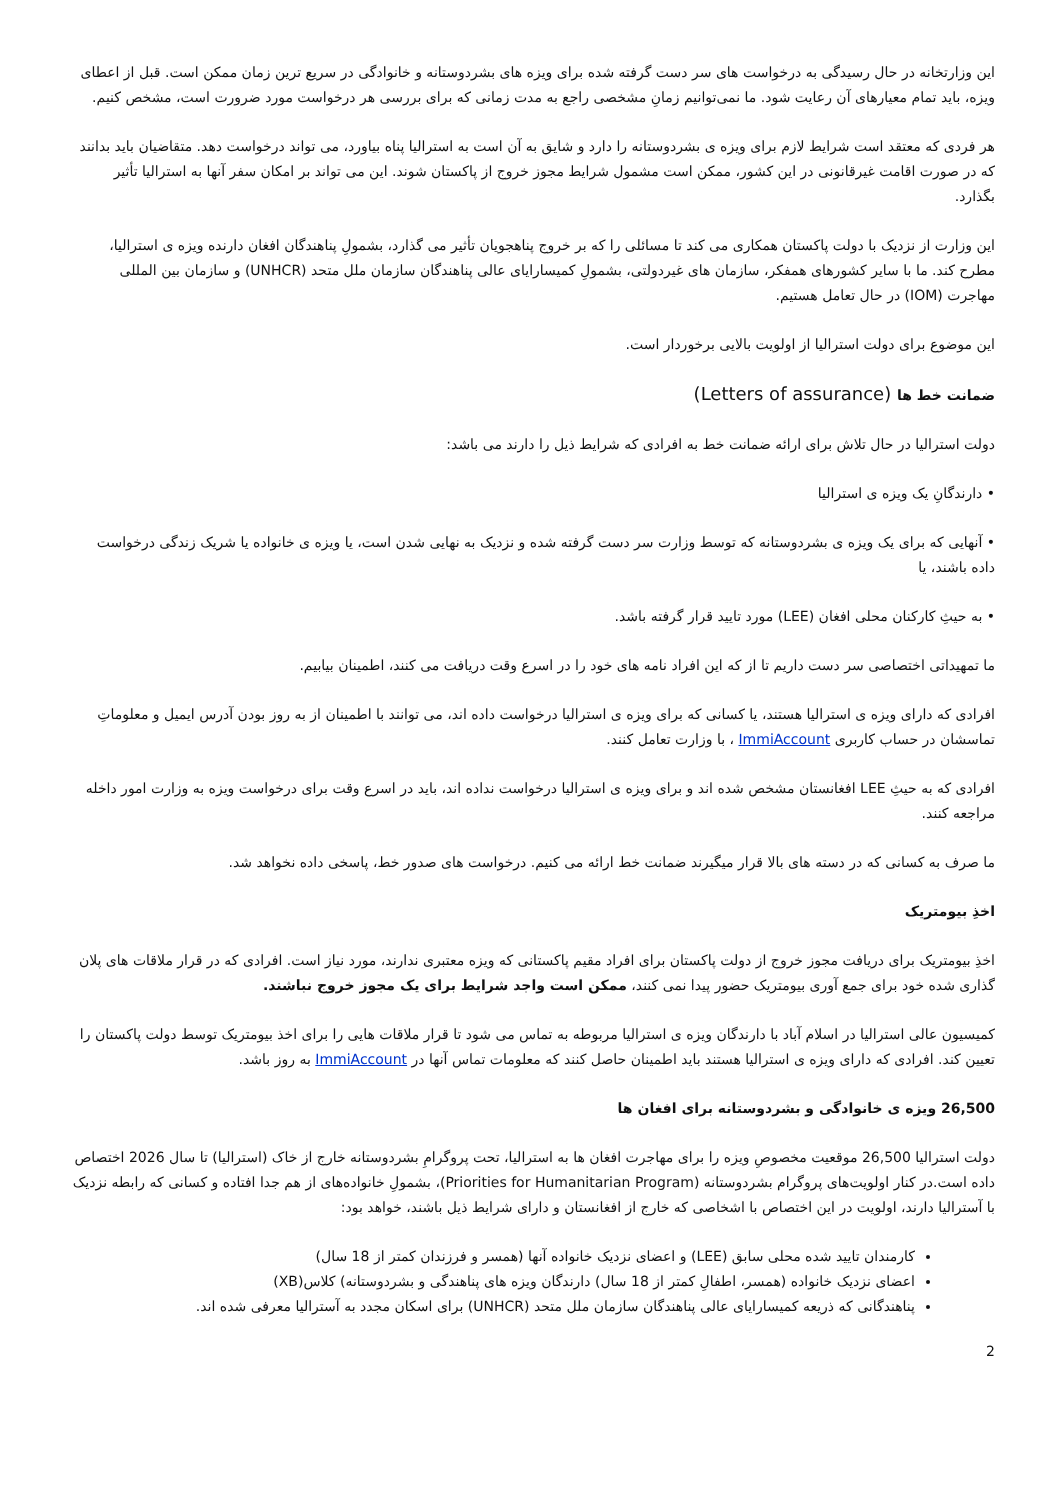این وزارتخانه در حال رسیدگی به درخواست های سر دست گرفته شده برای ویزه های بشردوستانه و خانوادگی در سریع ترین زمان ممکن است. قبل از اعطای ویزه، باید تمام معیارهای آن رعایت شود. ما نمی‌توانیم زمانِ مشخصی راجع به مدت زمانی که برای بررسی هر درخواست مورد ضرورت است، مشخص کنیم.
هر فردی که معتقد است شرایط لازم برای ویزه ی بشردوستانه را دارد و شایق به آن است به استرالیا پناه بیاورد، می تواند درخواست دهد. متقاضیان باید بدانند که در صورت اقامت غیرقانونی در این کشور، ممکن است مشمول شرایط مجوز خروج از پاکستان شوند. این می تواند بر امکان سفر آنها به استرالیا تأثیر بگذارد.
این وزارت از نزدیک با دولت پاکستان همکاری می کند تا مسائلی را که بر خروج پناهجویان تأثیر می گذارد، بشمولِ پناهندگان افغان دارنده ویزه ی استرالیا، مطرح کند. ما با سایر کشورهای همفکر، سازمان های غیردولتی، بشمولِ کمیسارایای عالی پناهندگان سازمان ملل متحد (UNHCR) و سازمان بین المللی مهاجرت (IOM) در حال تعامل هستیم.
این موضوع برای دولت استرالیا از اولویت بالایی برخوردار است.
ضمانت خط ها (Letters of assurance)
دولت استرالیا در حال تلاش برای ارائه ضمانت خط به افرادی که شرایط ذیل را دارند می باشد:
• دارندگانِ یک ویزه ی استرالیا
• آنهایی که برای یک ویزه ی بشردوستانه که توسط وزارت سر دست گرفته شده و نزدیک به نهایی شدن است، یا ویزه ی خانواده یا شریک زندگی درخواست داده باشند، یا
• به حیثِ کارکنان محلی افغان (LEE) مورد تایید قرار گرفته باشد.
ما تمهیداتی اختصاصی سر دست داریم تا از که این افراد نامه های خود را در اسرع وقت دریافت می کنند، اطمینان بیابیم.
افرادی که دارای ویزه ی استرالیا هستند، یا کسانی که برای ویزه ی استرالیا درخواست داده اند، می توانند با اطمینان از به روز بودن آدرس ایمیل و معلوماتِ تماسشان در حساب کاربری ImmiAccount ، با وزارت تعامل کنند.
افرادی که به حیثِ LEE افغانستان مشخص شده اند و برای ویزه ی استرالیا درخواست نداده اند، باید در اسرع وقت برای درخواست ویزه به وزارت امور داخله مراجعه کنند.
ما صرف به کسانی که در دسته های بالا قرار میگیرند ضمانت خط ارائه می کنیم. درخواست های صدور خط، پاسخی داده نخواهد شد.
اخذِ بیومتریک
اخذِ بیومتریک برای دریافت مجوز خروج از دولت پاکستان برای افراد مقیم پاکستانی که ویزه معتبری ندارند، مورد نیاز است. افرادی که در قرار ملاقات های پلان گذاری شده خود برای جمع آوری بیومتریک حضور پیدا نمی کنند، ممکن است واجد شرایط برای یک مجوز خروج نباشند.
کمیسیون عالی استرالیا در اسلام آباد با دارندگان ویزه ی استرالیا مربوطه به تماس می شود تا قرار ملاقات هایی را برای اخذ بیومتریک توسط دولت پاکستان را تعیین کند. افرادی که دارای ویزه ی استرالیا هستند باید اطمینان حاصل کنند که معلومات تماس آنها در ImmiAccount به روز باشد.
26,500 ویزه ی خانوادگی و بشردوستانه برای افغان ها
دولت استرالیا 26,500 موقعیت مخصوصِ ویزه را برای مهاجرت افغان ها به استرالیا، تحت پروگرامِ بشردوستانه خارج از خاک (استرالیا) تا سال 2026 اختصاص داده است.در کنار اولویت‌های پروگرام بشردوستانه (Priorities for Humanitarian Program)، بشمولِ خانواده‌های از هم جدا افتاده و کسانی که رابطه نزدیک با آسترالیا دارند، اولویت در این اختصاص با اشخاصی که خارج از افغانستان و دارای شرایط ذیل باشند، خواهد بود:
کارمندان تایید شده محلی سابق (LEE) و اعضای نزدیک خانواده آنها (همسر و فرزندان کمتر از 18 سال)
اعضای نزدیک خانواده (همسر، اطفالِ کمتر از 18 سال) دارندگان ویزه های پناهندگی و بشردوستانه) کلاس(XB)
پناهندگانی که ذریعه کمیسارایای عالی پناهندگان سازمان ملل متحد (UNHCR) برای اسکان مجدد به آسترالیا معرفی شده اند.
2